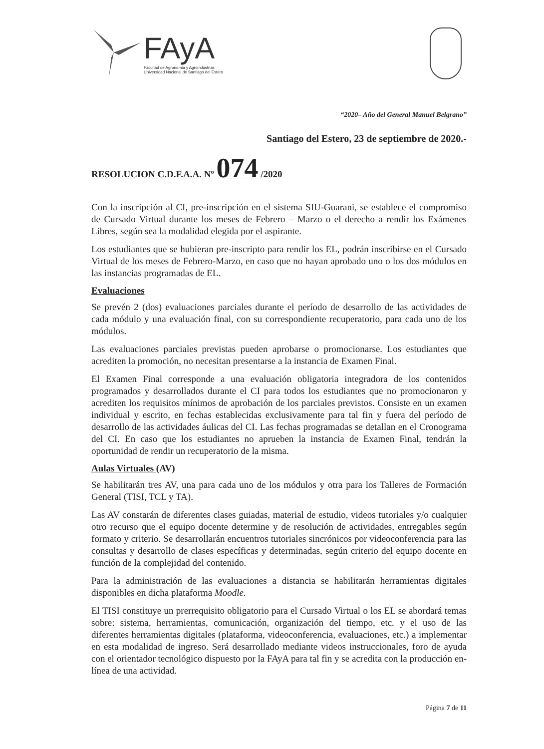FAyA
Facultad de Agronomía y Agroindustrias
Universidad Nacional de Santiago del Estero
“2020– Año del General Manuel Belgrano”
Santiago del Estero, 23 de septiembre de 2020.-
RESOLUCION C.D.F.A.A. Nº 074 /2020
Con la inscripción al CI, pre-inscripción en el sistema SIU-Guarani, se establece el compromiso de Cursado Virtual durante los meses de Febrero – Marzo o el derecho a rendir los Exámenes Libres, según sea la modalidad elegida por el aspirante.
Los estudiantes que se hubieran pre-inscripto para rendir los EL, podrán inscribirse en el Cursado Virtual de los meses de Febrero-Marzo, en caso que no hayan aprobado uno o los dos módulos en las instancias programadas de EL.
Evaluaciones
Se prevén 2 (dos) evaluaciones parciales durante el período de desarrollo de las actividades de cada módulo y una evaluación final, con su correspondiente recuperatorio, para cada uno de los módulos.
Las evaluaciones parciales previstas pueden aprobarse o promocionarse. Los estudiantes que acrediten la promoción, no necesitan presentarse a la instancia de Examen Final.
El Examen Final corresponde a una evaluación obligatoria integradora de los contenidos programados y desarrollados durante el CI para todos los estudiantes que no promocionaron y acrediten los requisitos mínimos de aprobación de los parciales previstos. Consiste en un examen individual y escrito, en fechas establecidas exclusivamente para tal fin y fuera del período de desarrollo de las actividades áulicas del CI. Las fechas programadas se detallan en el Cronograma del CI. En caso que los estudiantes no aprueben la instancia de Examen Final, tendrán la oportunidad de rendir un recuperatorio de la misma.
Aulas Virtuales (AV)
Se habilitarán tres AV, una para cada uno de los módulos y otra para los Talleres de Formación General (TISI, TCL y TA).
Las AV constarán de diferentes clases guiadas, material de estudio, videos tutoriales y/o cualquier otro recurso que el equipo docente determine y de resolución de actividades, entregables según formato y criterio. Se desarrollarán encuentros tutoriales sincrónicos por videoconferencia para las consultas y desarrollo de clases específicas y determinadas, según criterio del equipo docente en función de la complejidad del contenido.
Para la administración de las evaluaciones a distancia se habilitarán herramientas digitales disponibles en dicha plataforma Moodle.
El TISI constituye un prerrequisito obligatorio para el Cursado Virtual o los EL se abordará temas sobre: sistema, herramientas, comunicación, organización del tiempo, etc. y el uso de las diferentes herramientas digitales (plataforma, videoconferencia, evaluaciones, etc.) a implementar en esta modalidad de ingreso. Será desarrollado mediante videos instruccionales, foro de ayuda con el orientador tecnológico dispuesto por la FAyA para tal fin y se acredita con la producción en-línea de una actividad.
Página 7 de 11